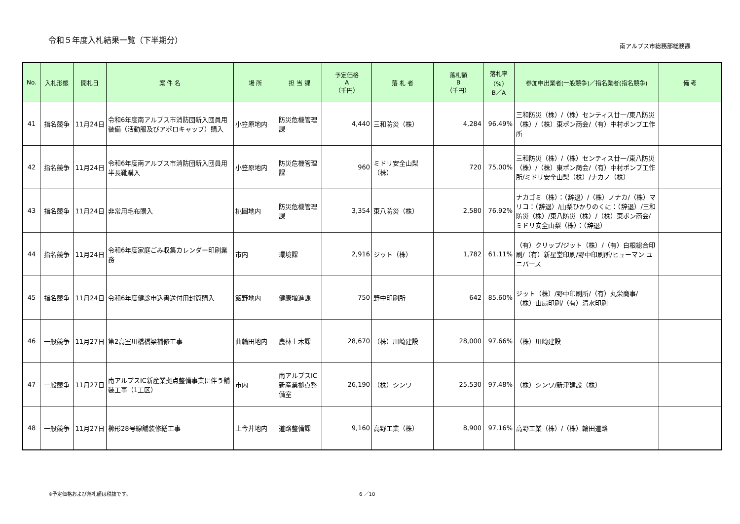令和５年度入札結果一覧（下半期分）
南アルプス市総務部総務課
| No. | 入札形態 | 開札日 | 案 件 名 | 場 所 | 担 当 課 | 予定価格 A （千円） | 落 札 者 | 落札額 B （千円） | 落札率 （%） B／A | 参加申出業者(一般競争)／指名業者(指名競争) | 備 考 |
| --- | --- | --- | --- | --- | --- | --- | --- | --- | --- | --- | --- |
| 41 | 指名競争 | 11月24日 | 令和6年度南アルプス市消防団新入団員用装備（活動服及びアポロキャップ）購入 | 小笠原地内 | 防災危機管理課 | 4,440 | 三和防災（株） | 4,284 | 96.49% | 三和防災（株）/（株）センティス廿一/東八防災（株）/（株）東ポン商会/（有）中村ポンプ工作所 | |
| 42 | 指名競争 | 11月24日 | 令和6年度南アルプス市消防団新入団員用半長靴購入 | 小笠原地内 | 防災危機管理課 | 960 | ミドリ安全山梨（株） | 720 | 75.00% | 三和防災（株）/（株）センティス廿一/東八防災（株）/（株）東ポン商会/（有）中村ポンプ工作所/ミドリ安全山梨（株）/ナカノ（株） | |
| 43 | 指名競争 | 11月24日 | 非常用毛布購入 | 桃園地内 | 防災危機管理課 | 3,354 | 東八防災（株） | 2,580 | 76.92% | ナカゴミ（株）：（辞退）/（株）ノナカ/（株）マリコ：（辞退）/山梨ひかりのくに：（辞退）/三和防災（株）/東八防災（株）/（株）東ポン商会/ミドリ安全山梨（株）：（辞退） | |
| 44 | 指名競争 | 11月24日 | 令和6年度家庭ごみ収集カレンダー印刷業務 | 市内 | 環境課 | 2,916 | ジット（株） | 1,782 | 61.11% | （有）クリップ/ジット（株）/（有）白根総合印刷/（有）新星堂印刷/野中印刷所/ヒューマン ユニバース | |
| 45 | 指名競争 | 11月24日 | 令和6年度健診申込書送付用封筒購入 | 飯野地内 | 健康増進課 | 750 | 野中印刷所 | 642 | 85.60% | ジット（株）/野中印刷所/（有）丸栄商事/（株）山扇印刷/（有）清水印刷 | |
| 46 | 一般競争 | 11月27日 | 第2高室川橋橋梁補修工事 | 曲輪田地内 | 農林土木課 | 28,670 | （株）川崎建設 | 28,000 | 97.66% | （株）川崎建設 | |
| 47 | 一般競争 | 11月27日 | 南アルプスIC新産業拠点整備事業に伴う舗装工事（1工区） | 市内 | 南アルプスIC新産業拠点整備室 | 26,190 | （株）シンワ | 25,530 | 97.48% | （株）シンワ/新津建設（株） | |
| 48 | 一般競争 | 11月27日 | 櫛形28号線舗装修繕工事 | 上今井地内 | 道路整備課 | 9,160 | 高野工業（株） | 8,900 | 97.16% | 高野工業（株）/（株）輪田道路 | |
※予定価格および落札額は税抜です。 6 ／10